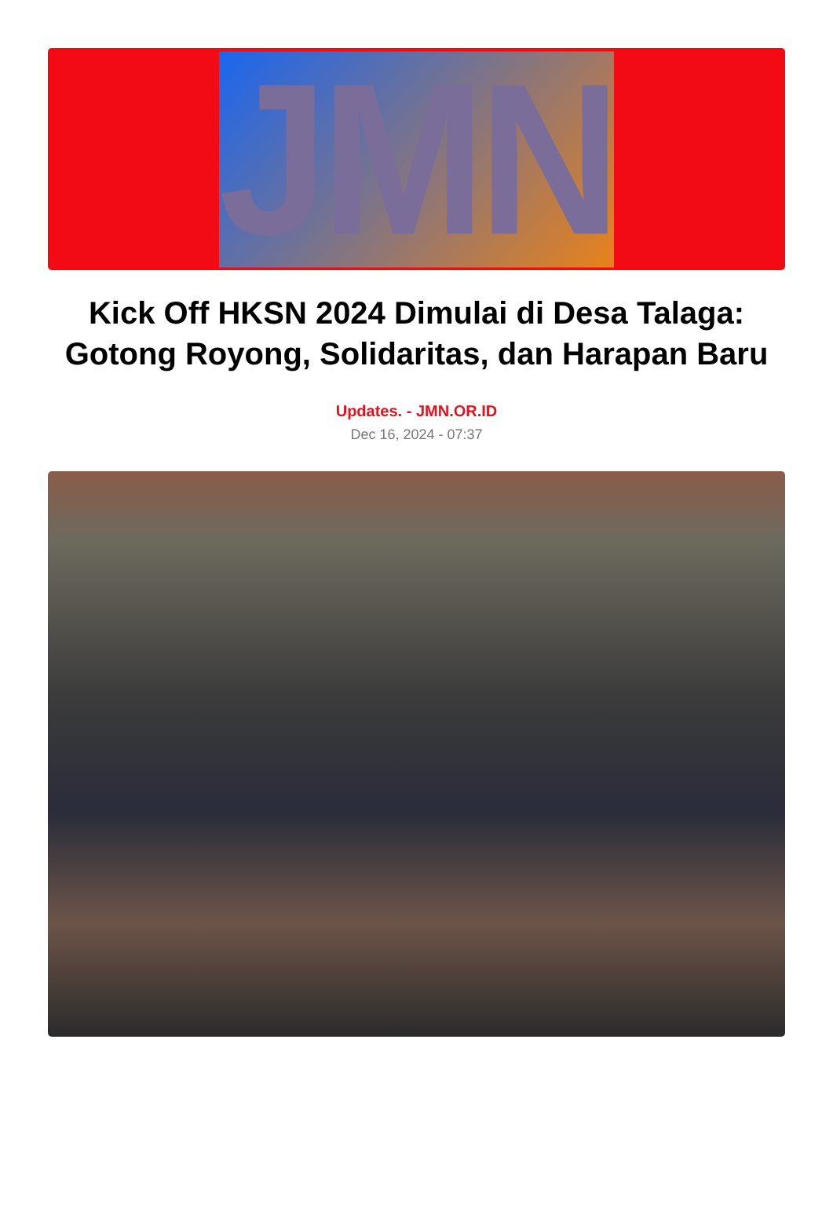JMN
Kick Off HKSN 2024 Dimulai di Desa Talaga: Gotong Royong, Solidaritas, dan Harapan Baru
Updates. - JMN.OR.ID
Dec 16, 2024 - 07:37